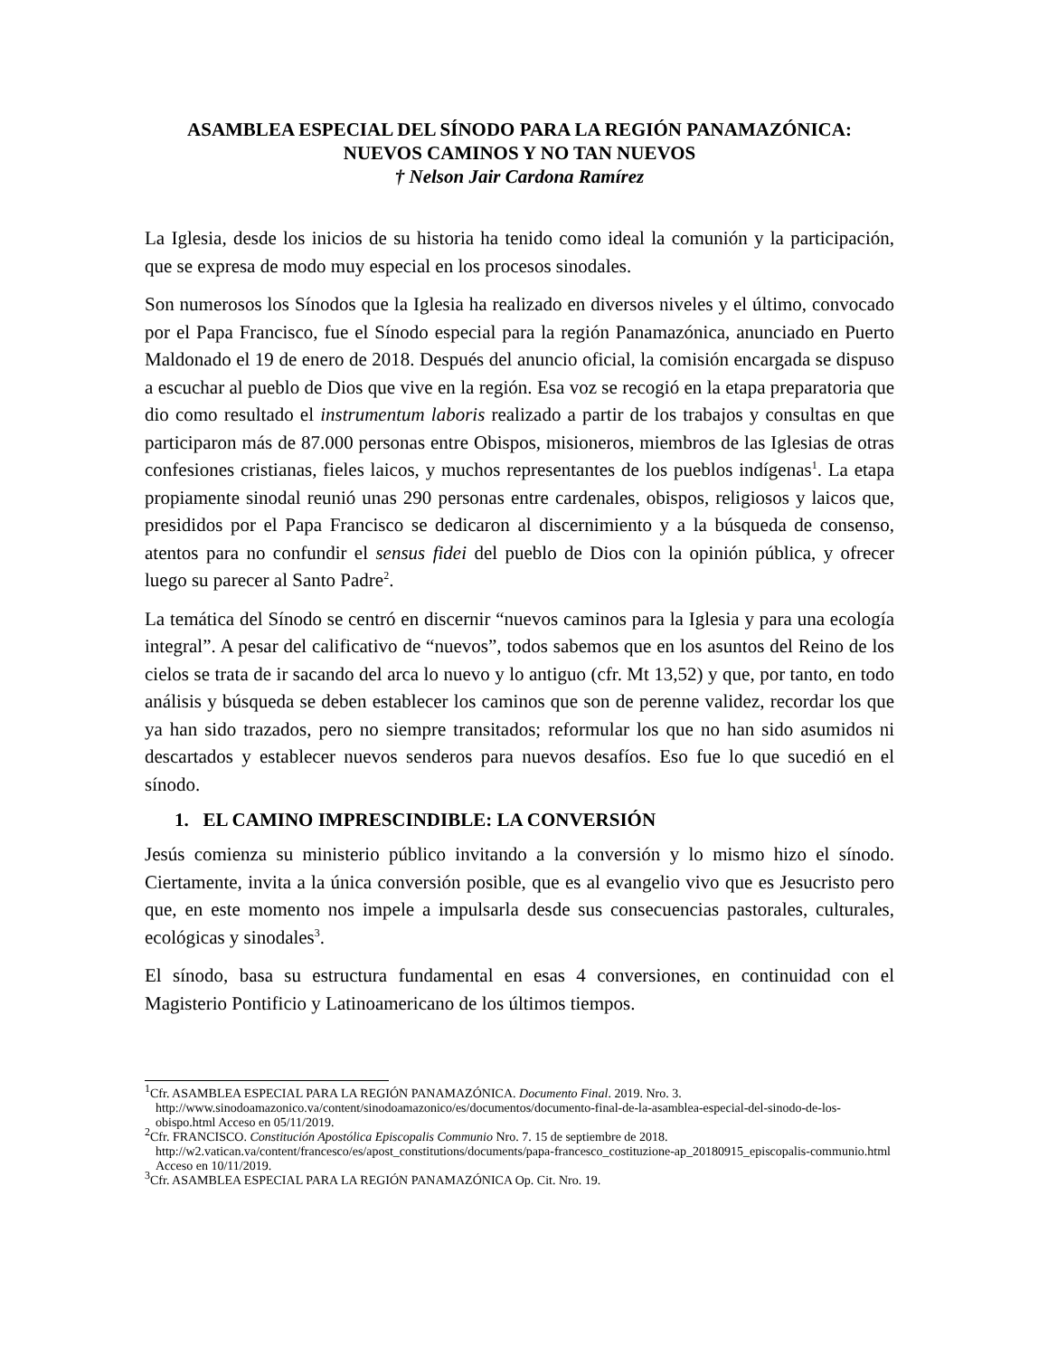ASAMBLEA ESPECIAL DEL SÍNODO PARA LA REGIÓN PANAMAZÓNICA:
NUEVOS CAMINOS Y NO TAN NUEVOS
† Nelson Jair Cardona Ramírez
La Iglesia, desde los inicios de su historia ha tenido como ideal la comunión y la participación, que se expresa de modo muy especial en los procesos sinodales.
Son numerosos los Sínodos que la Iglesia ha realizado en diversos niveles y el último, convocado por el Papa Francisco, fue el Sínodo especial para la región Panamazónica, anunciado en Puerto Maldonado el 19 de enero de 2018. Después del anuncio oficial, la comisión encargada se dispuso a escuchar al pueblo de Dios que vive en la región. Esa voz se recogió en la etapa preparatoria que dio como resultado el instrumentum laboris realizado a partir de los trabajos y consultas en que participaron más de 87.000 personas entre Obispos, misioneros, miembros de las Iglesias de otras confesiones cristianas, fieles laicos, y muchos representantes de los pueblos indígenas<sup>1</sup>. La etapa propiamente sinodal reunió unas 290 personas entre cardenales, obispos, religiosos y laicos que, presididos por el Papa Francisco se dedicaron al discernimiento y a la búsqueda de consenso, atentos para no confundir el sensus fidei del pueblo de Dios con la opinión pública, y ofrecer luego su parecer al Santo Padre<sup>2</sup>.
La temática del Sínodo se centró en discernir “nuevos caminos para la Iglesia y para una ecología integral”. A pesar del calificativo de “nuevos”, todos sabemos que en los asuntos del Reino de los cielos se trata de ir sacando del arca lo nuevo y lo antiguo (cfr. Mt 13,52) y que, por tanto, en todo análisis y búsqueda se deben establecer los caminos que son de perenne validez, recordar los que ya han sido trazados, pero no siempre transitados; reformular los que no han sido asumidos ni descartados y establecer nuevos senderos para nuevos desafíos. Eso fue lo que sucedió en el sínodo.
1. EL CAMINO IMPRESCINDIBLE: LA CONVERSIÓN
Jesús comienza su ministerio público invitando a la conversión y lo mismo hizo el sínodo. Ciertamente, invita a la única conversión posible, que es al evangelio vivo que es Jesucristo pero que, en este momento nos impele a impulsarla desde sus consecuencias pastorales, culturales, ecológicas y sinodales<sup>3</sup>.
El sínodo, basa su estructura fundamental en esas 4 conversiones, en continuidad con el Magisterio Pontificio y Latinoamericano de los últimos tiempos.
<sup>1</sup> Cfr. ASAMBLEA ESPECIAL PARA LA REGIÓN PANAMAZÓNICA. Documento Final. 2019. Nro. 3.
http://www.sinodoamazonico.va/content/sinodoamazonico/es/documentos/documento-final-de-la-asamblea-especial-del-sinodo-de-los-obispo.html Acceso en 05/11/2019.
<sup>2</sup> Cfr. FRANCISCO. Constitución Apostólica Episcopalis Communio Nro. 7. 15 de septiembre de 2018.
http://w2.vatican.va/content/francesco/es/apost_constitutions/documents/papa-francesco_costituzione-ap_20180915_episcopalis-communio.html Acceso en 10/11/2019.
<sup>3</sup> Cfr. ASAMBLEA ESPECIAL PARA LA REGIÓN PANAMAZÓNICA Op. Cit. Nro. 19.